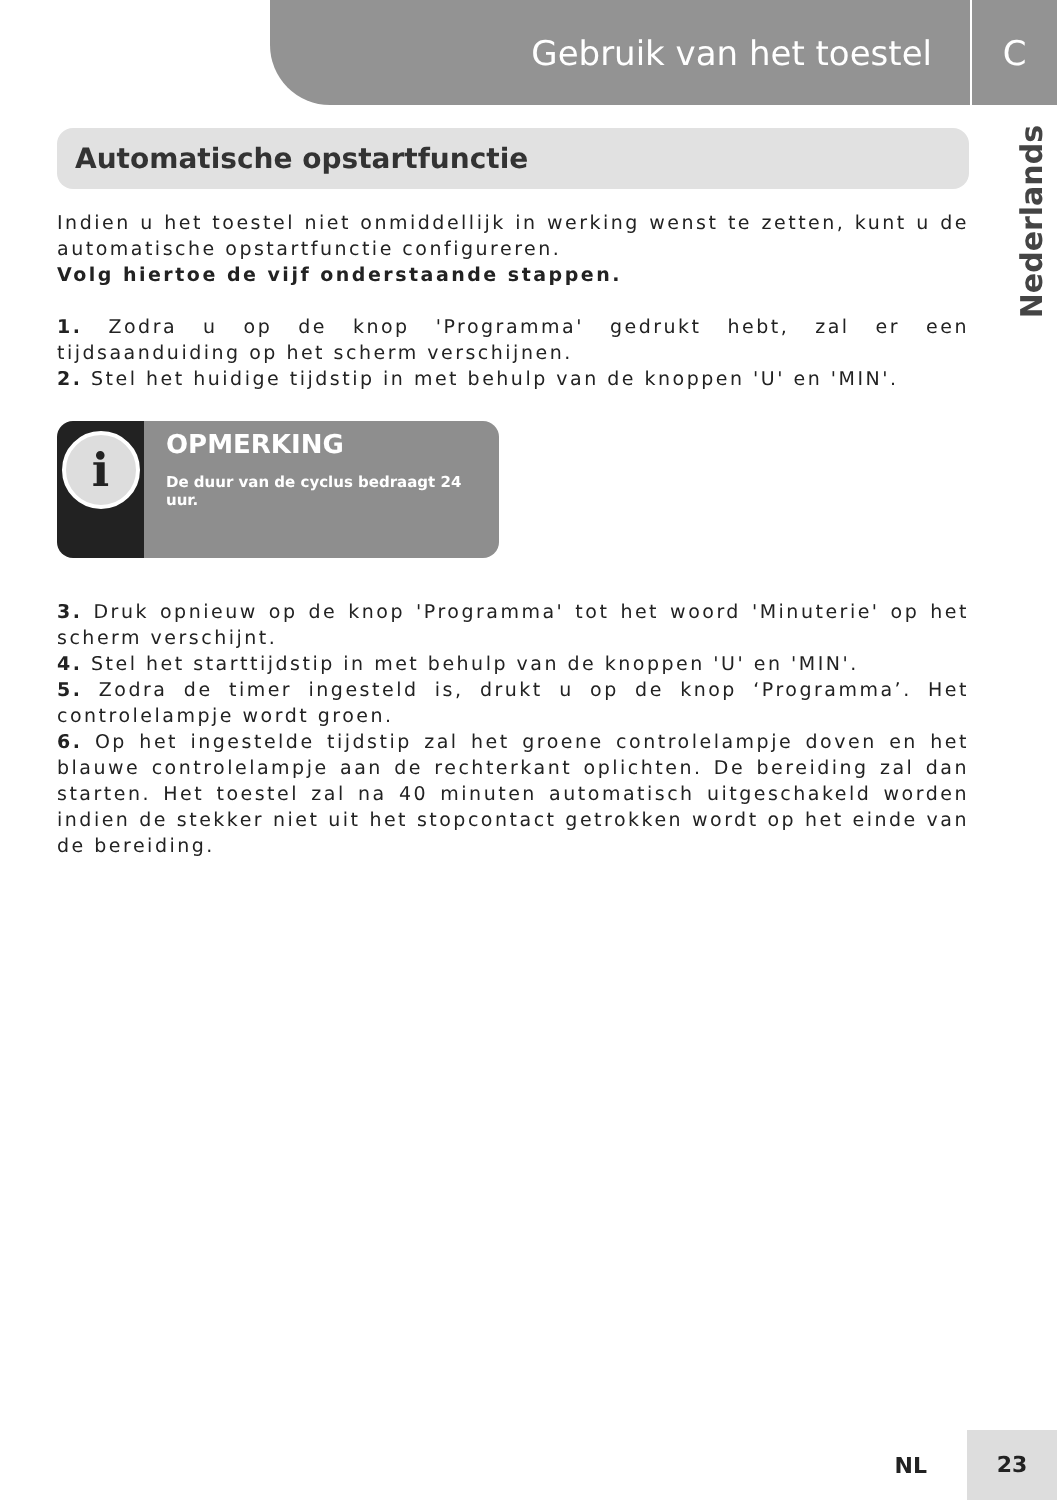Gebruik van het toestel C
Nederlands
Automatische opstartfunctie
Indien u het toestel niet onmiddellijk in werking wenst te zetten, kunt u de automatische opstartfunctie configureren.
Volg hiertoe de vijf onderstaande stappen.
1. Zodra u op de knop 'Programma' gedrukt hebt, zal er een tijdsaanduiding op het scherm verschijnen.
2. Stel het huidige tijdstip in met behulp van de knoppen 'U' en 'MIN'.
i
OPMERKING
De duur van de cyclus bedraagt 24 uur.
3. Druk opnieuw op de knop 'Programma' tot het woord 'Minuterie' op het scherm verschijnt.
4. Stel het starttijdstip in met behulp van de knoppen 'U' en 'MIN'.
5. Zodra de timer ingesteld is, drukt u op de knop ‘Programma’. Het controlelampje wordt groen.
6. Op het ingestelde tijdstip zal het groene controlelampje doven en het blauwe controlelampje aan de rechterkant oplichten. De bereiding zal dan starten. Het toestel zal na 40 minuten automatisch uitgeschakeld worden indien de stekker niet uit het stopcontact getrokken wordt op het einde van de bereiding.
NL 23